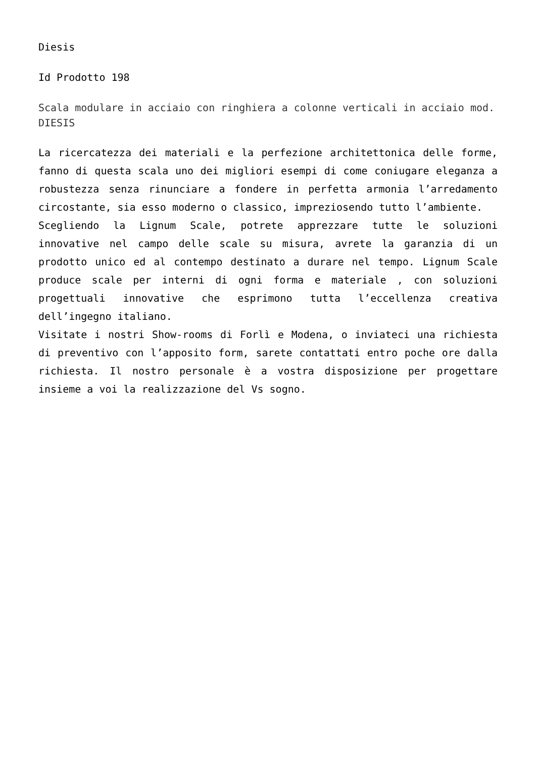Diesis
Id Prodotto 198
Scala modulare in acciaio con ringhiera a colonne verticali in acciaio mod. DIESIS
La ricercatezza dei materiali e la perfezione architettonica delle forme, fanno di questa scala uno dei migliori esempi di come coniugare eleganza a robustezza senza rinunciare a fondere in perfetta armonia l’arredamento circostante, sia esso moderno o classico, impreziosendo tutto l’ambiente.
Scegliendo la Lignum Scale, potrete apprezzare tutte le soluzioni innovative nel campo delle scale su misura, avrete la garanzia di un prodotto unico ed al contempo destinato a durare nel tempo. Lignum Scale produce scale per interni di ogni forma e materiale , con soluzioni progettuali innovative che esprimono tutta l’eccellenza creativa dell’ingegno italiano.
Visitate i nostri Show-rooms di Forlì e Modena, o inviateci una richiesta di preventivo con l’apposito form, sarete contattati entro poche ore dalla richiesta. Il nostro personale è a vostra disposizione per progettare insieme a voi la realizzazione del Vs sogno.